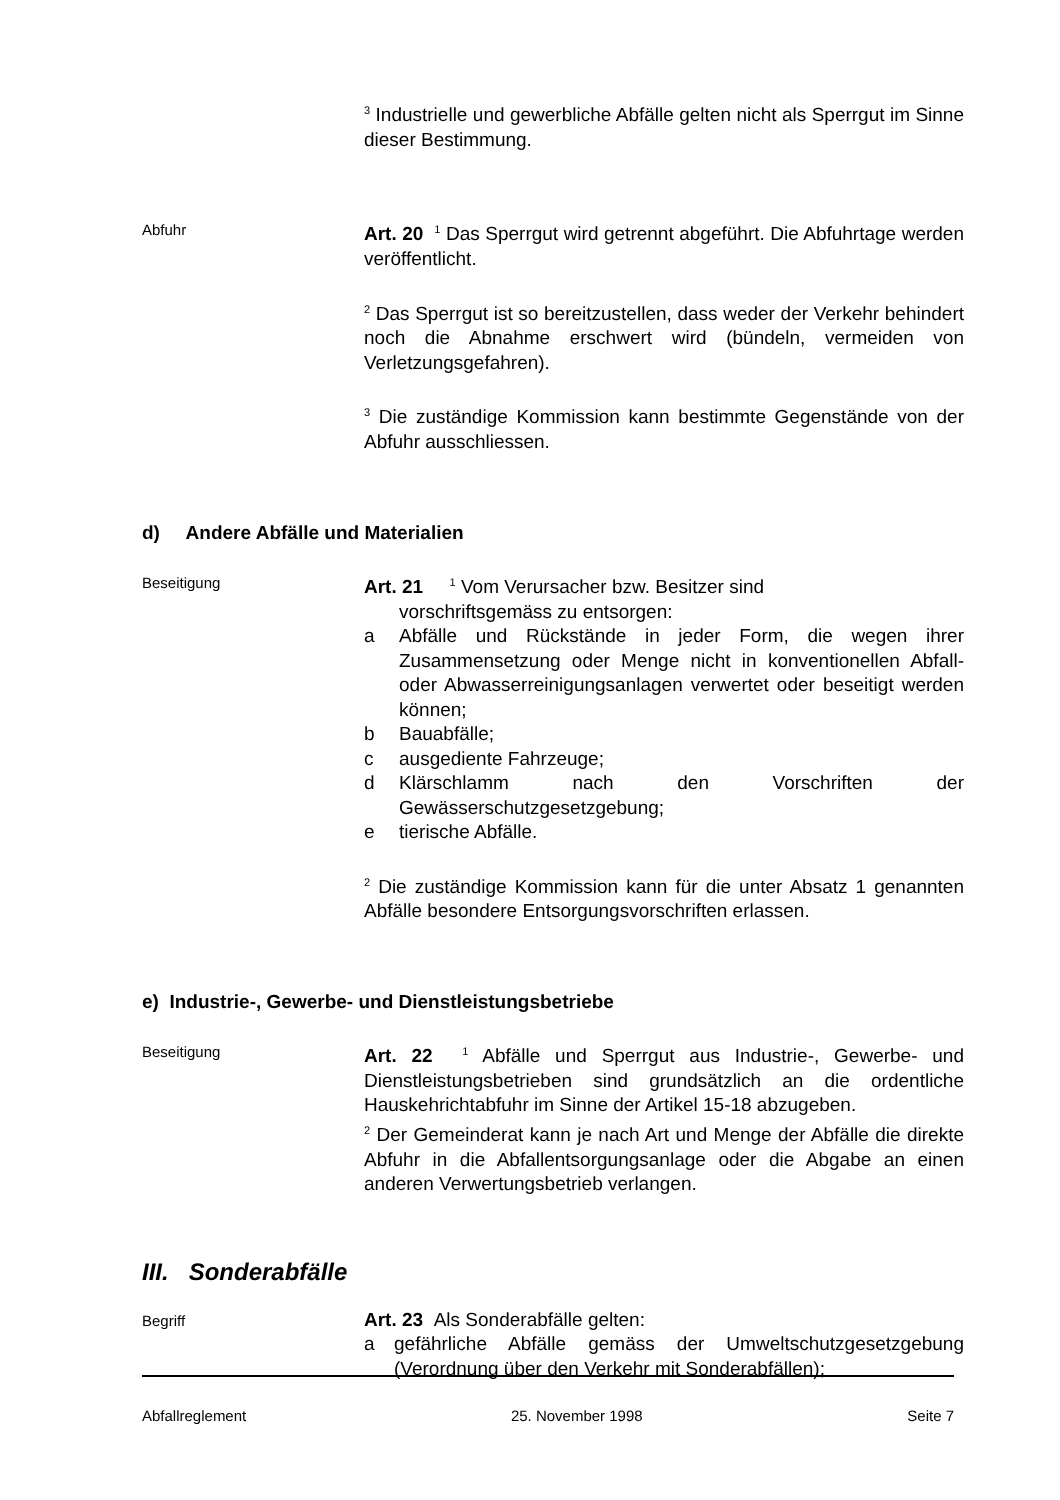<sup>3</sup> Industrielle und gewerbliche Abfälle gelten nicht als Sperrgut im Sinne dieser Bestimmung.
Abfuhr
Art. 20 <sup>1</sup> Das Sperrgut wird getrennt abgeführt. Die Abfuhrtage werden veröffentlicht.
<sup>2</sup> Das Sperrgut ist so bereitzustellen, dass weder der Verkehr behindert noch die Abnahme erschwert wird (bündeln, vermeiden von Verletzungsgefahren).
<sup>3</sup> Die zuständige Kommission kann bestimmte Gegenstände von der Abfuhr ausschliessen.
d) Andere Abfälle und Materialien
Beseitigung
Art. 21 <sup>1</sup> Vom Verursacher bzw. Besitzer sind
vorschriftsgemäss zu entsorgen:
a Abfälle und Rückstände in jeder Form, die wegen ihrer Zusammensetzung oder Menge nicht in konventionellen Abfall- oder Abwasserreinigungsanlagen verwertet oder beseitigt werden können;
b Bauabfälle;
c ausgediente Fahrzeuge;
d Klärschlamm nach den Vorschriften der Gewässerschutzgesetzgebung;
e tierische Abfälle.
<sup>2</sup> Die zuständige Kommission kann für die unter Absatz 1 genannten Abfälle besondere Entsorgungsvorschriften erlassen.
e) Industrie-, Gewerbe- und Dienstleistungsbetriebe
Beseitigung
Art. 22 <sup>1</sup> Abfälle und Sperrgut aus Industrie-, Gewerbe- und Dienstleistungsbetrieben sind grundsätzlich an die ordentliche Hauskehrichtabfuhr im Sinne der Artikel 15-18 abzugeben.
<sup>2</sup> Der Gemeinderat kann je nach Art und Menge der Abfälle die direkte Abfuhr in die Abfallentsorgungsanlage oder die Abgabe an einen anderen Verwertungsbetrieb verlangen.
III. Sonderabfälle
Begriff
Art. 23 Als Sonderabfälle gelten:
a gefährliche Abfälle gemäss der Umweltschutzgesetzgebung (Verordnung über den Verkehr mit Sonderabfällen);
Abfallreglement 25. November 1998 Seite 7